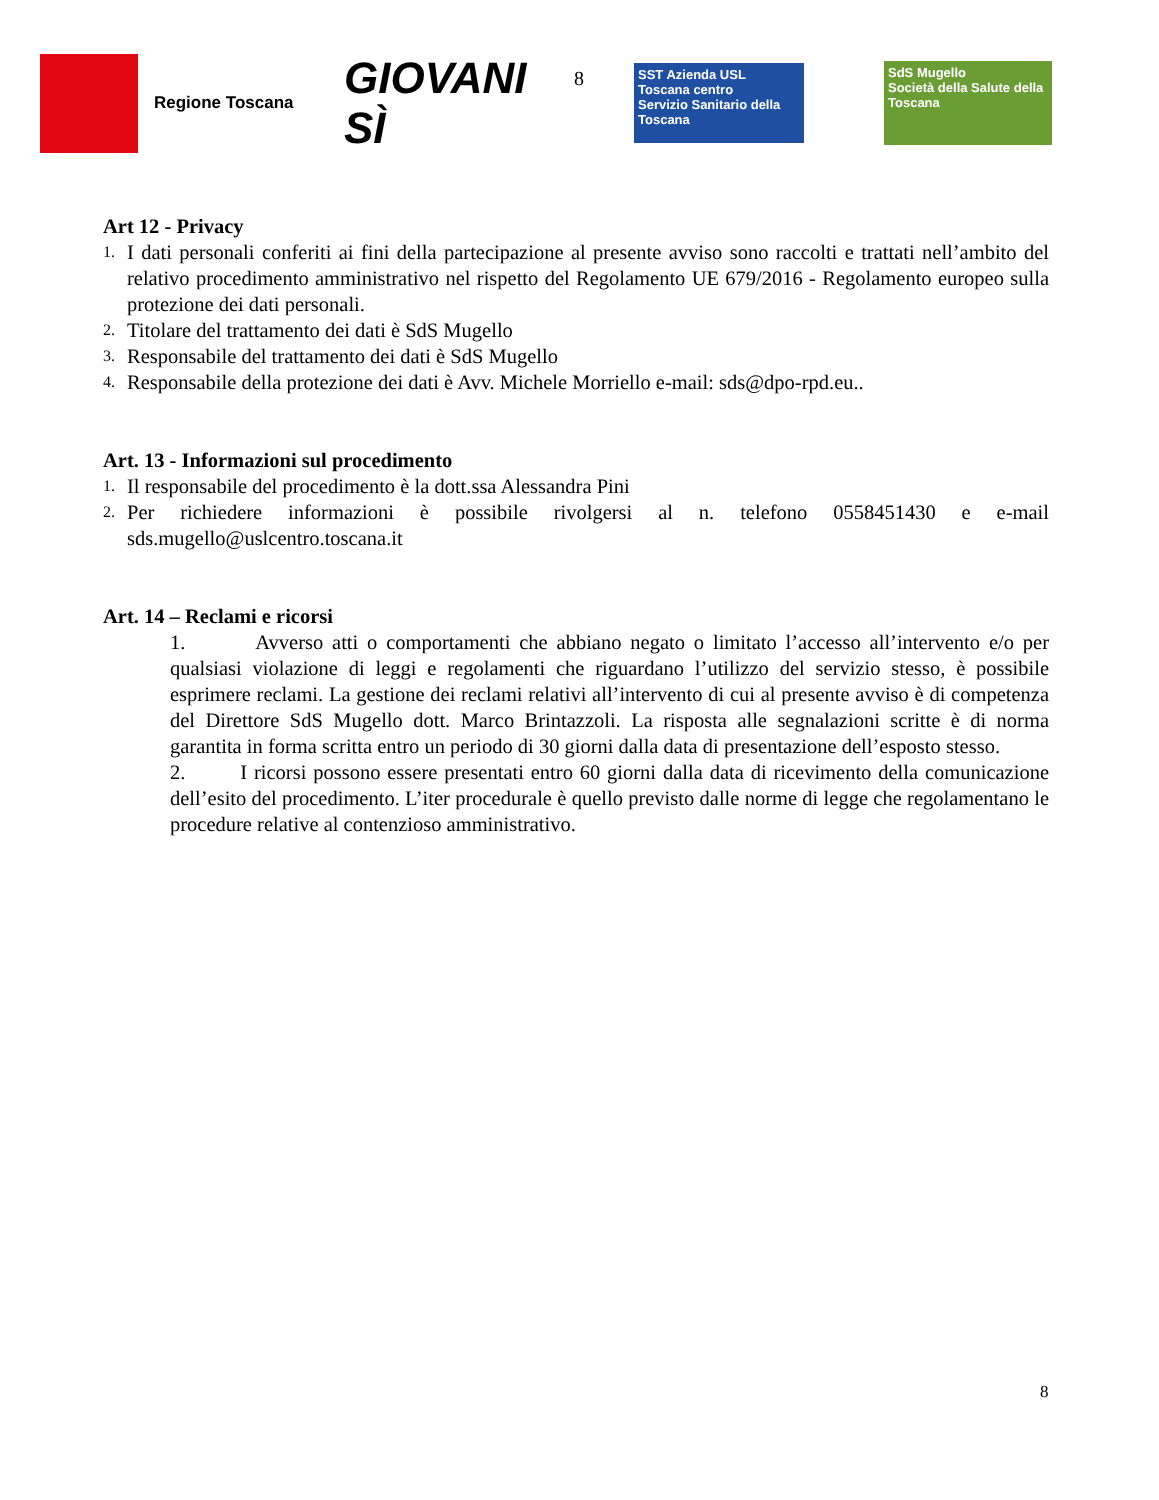Regione Toscana
GIOVANI SÌ
8
SST Azienda USL Toscana centro
Servizio Sanitario della Toscana
SdS Mugello
Società della Salute della Toscana
Art 12 - Privacy
1. I dati personali conferiti ai fini della partecipazione al presente avviso sono raccolti e trattati nell’ambito del relativo procedimento amministrativo nel rispetto del Regolamento UE 679/2016 - Regolamento europeo sulla protezione dei dati personali.
2. Titolare del trattamento dei dati è SdS Mugello
3. Responsabile del trattamento dei dati è SdS Mugello
4. Responsabile della protezione dei dati è Avv. Michele Morriello e-mail: sds@dpo-rpd.eu..
Art. 13 - Informazioni sul procedimento
1. Il responsabile del procedimento è la dott.ssa Alessandra Pini
2. Per richiedere informazioni è possibile rivolgersi al n. telefono 0558451430 e e-mail sds.mugello@uslcentro.toscana.it
Art. 14 – Reclami e ricorsi
1. Avverso atti o comportamenti che abbiano negato o limitato l’accesso all’intervento e/o per qualsiasi violazione di leggi e regolamenti che riguardano l’utilizzo del servizio stesso, è possibile esprimere reclami. La gestione dei reclami relativi all’intervento di cui al presente avviso è di competenza del Direttore SdS Mugello dott. Marco Brintazzoli. La risposta alle segnalazioni scritte è di norma garantita in forma scritta entro un periodo di 30 giorni dalla data di presentazione dell’esposto stesso.
2. I ricorsi possono essere presentati entro 60 giorni dalla data di ricevimento della comunicazione dell’esito del procedimento. L’iter procedurale è quello previsto dalle norme di legge che regolamentano le procedure relative al contenzioso amministrativo.
8